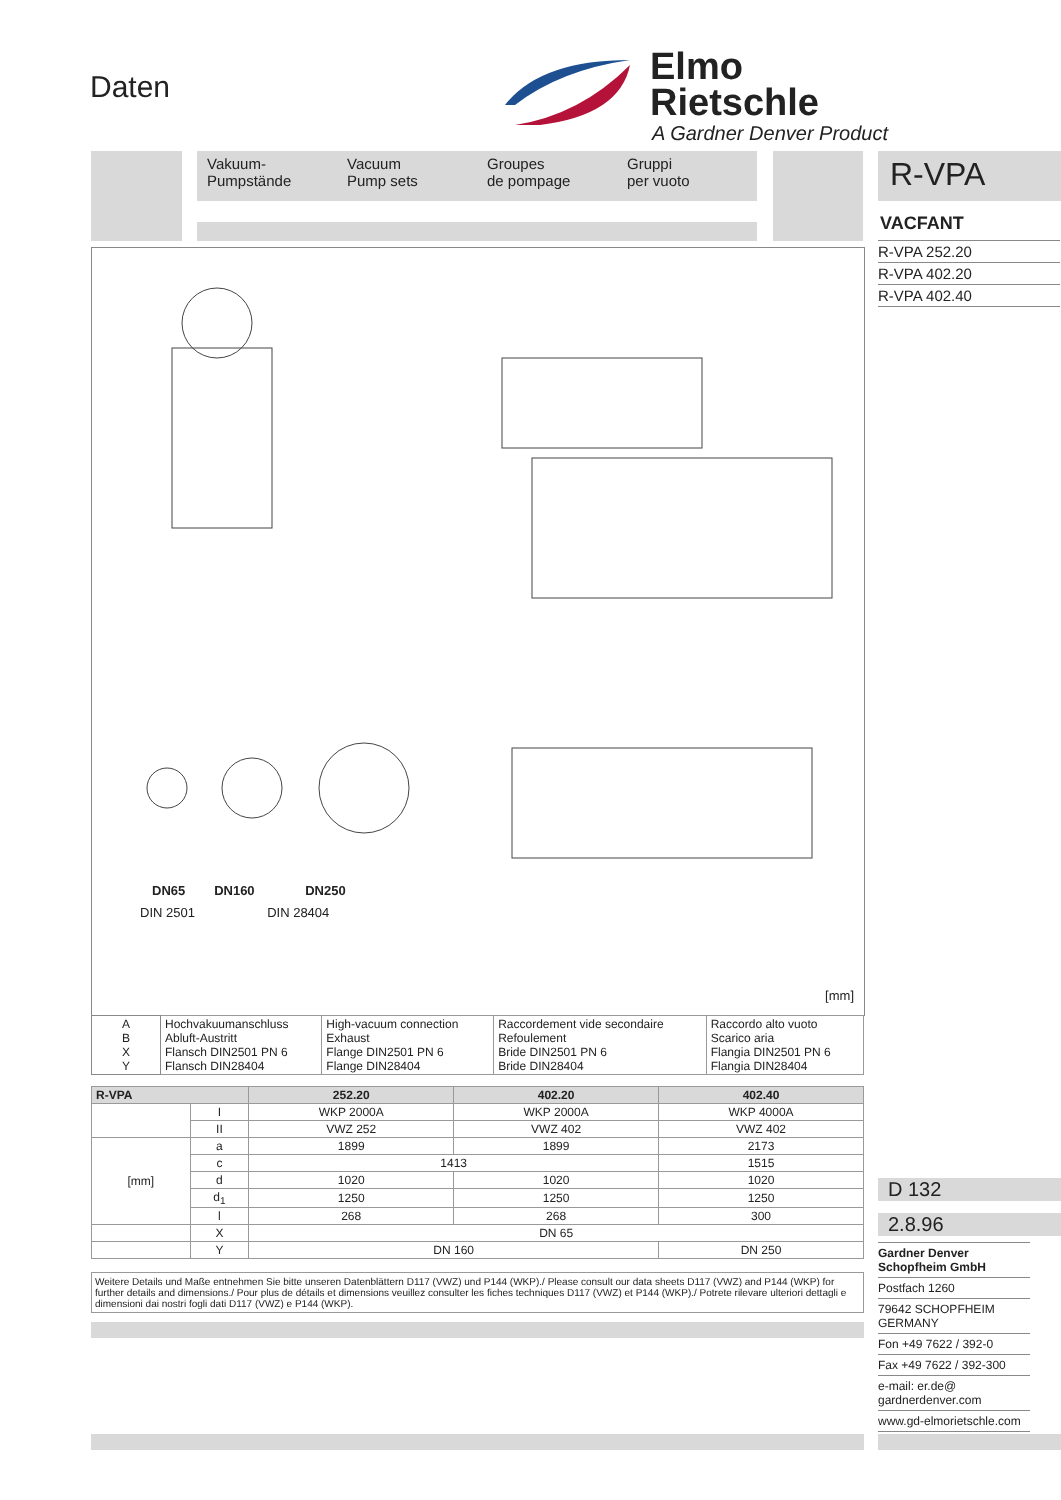Daten
Elmo
Rietschle
A Gardner Denver Product
Vakuum-
Pumpstände
Vacuum
Pump sets
Groupes
de pompage
Gruppi
per vuoto
R-VPA
VACFANT
R-VPA 252.20
R-VPA 402.20
R-VPA 402.40
DN65 DN160 DN250
DIN 2501 DIN 28404
[mm]
| A B X Y | Hochvakuumanschluss Abluft-Austritt Flansch DIN2501 PN 6 Flansch DIN28404 | High-vacuum connection Exhaust Flange DIN2501 PN 6 Flange DIN28404 | Raccordement vide secondaire Refoulement Bride DIN2501 PN 6 Bride DIN28404 | Raccordo alto vuoto Scarico aria Flangia DIN2501 PN 6 Flangia DIN28404 |
| R-VPA | | 252.20 | 402.20 | 402.40 |
| --- | --- | --- | --- | --- |
| | I | WKP 2000A | WKP 2000A | WKP 4000A |
| | II | VWZ 252 | VWZ 402 | VWZ 402 |
| [mm] | a | 1899 | 1899 | 2173 |
| | c | 1413 | | 1515 |
| | d | 1020 | 1020 | 1020 |
| | d<sub>1</sub> | 1250 | 1250 | 1250 |
| | l | 268 | 268 | 300 |
| | X | DN 65 | | |
| | Y | DN 160 | | DN 250 |
Weitere Details und Maße entnehmen Sie bitte unseren Datenblättern D117 (VWZ) und P144 (WKP)./ Please consult our data sheets D117 (VWZ) and P144 (WKP) for further details and dimensions./ Pour plus de détails et dimensions veuillez consulter les fiches techniques D117 (VWZ) et P144 (WKP)./ Potrete rilevare ulteriori dettagli e dimensioni dai nostri fogli dati D117 (VWZ) e P144 (WKP).
D 132
2.8.96
Gardner Denver
Schopfheim GmbH
Postfach 1260
79642 SCHOPFHEIM
GERMANY
Fon +49 7622 / 392-0
Fax +49 7622 / 392-300
e-mail: er.de@
gardnerdenver.com
www.gd-elmorietschle.com